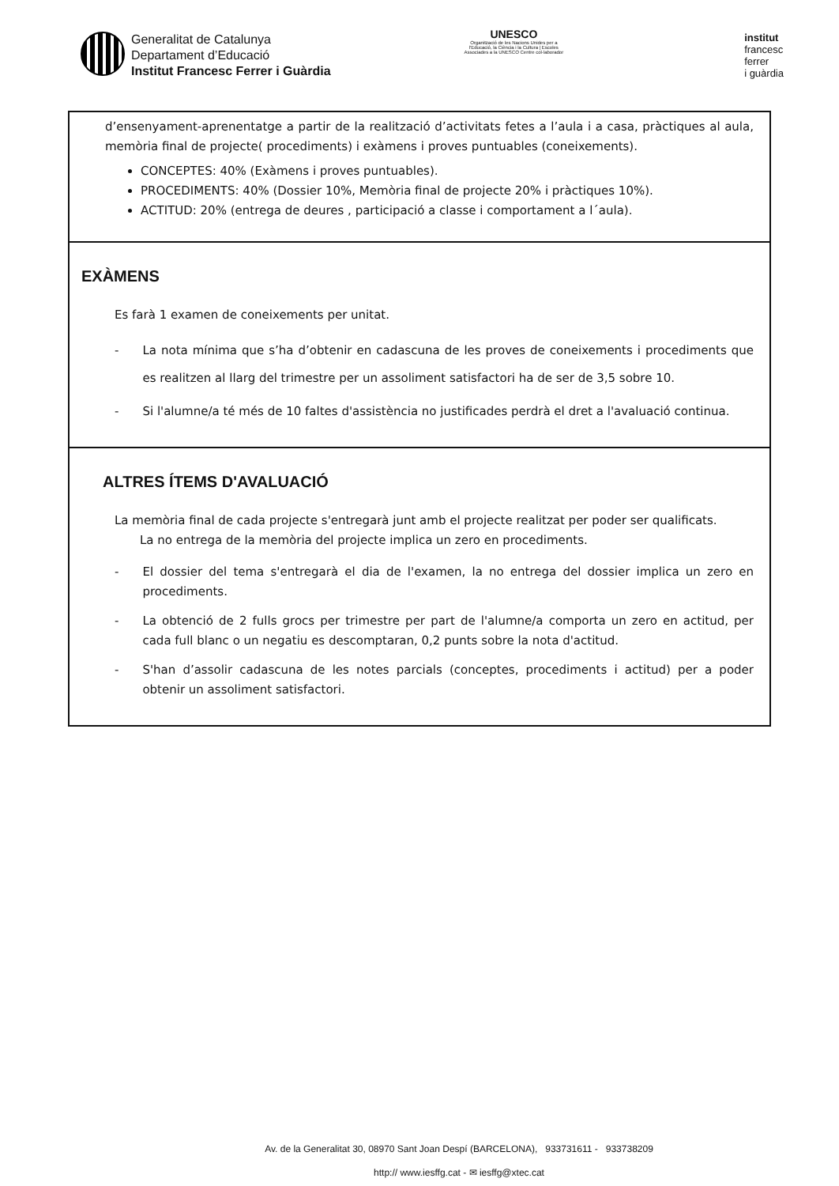Generalitat de Catalunya
Departament d’Educació
Institut Francesc Ferrer i Guàrdia
UNESCO
Organització de les Nacions Unides per a l'Educació, la Ciència i la Cultura | Escoles Associades a la UNESCO Centre col·laborador
institut
francesc
ferrer
i guàrdia
| d’ensenyament-aprenentatge a partir de la realització d’activitats fetes a l’aula i a casa, pràctiques al aula, memòria final de projecte( procediments) i exàmens i proves puntuables (coneixements). CONCEPTES: 40% (Exàmens i proves puntuables). PROCEDIMENTS: 40% (Dossier 10%, Memòria final de projecte 20% i pràctiques 10%). ACTITUD: 20% (entrega de deures , participació a classe i comportament a l´aula). |
| EXÀMENS Es farà 1 examen de coneixements per unitat. - La nota mínima que s’ha d’obtenir en cadascuna de les proves de coneixements i procediments que es realitzen al llarg del trimestre per un assoliment satisfactori ha de ser de 3,5 sobre 10. - Si l'alumne/a té més de 10 faltes d'assistència no justificades perdrà el dret a l'avaluació continua. |
| ALTRES ÍTEMS D'AVALUACIÓ La memòria final de cada projecte s'entregarà junt amb el projecte realitzat per poder ser qualificats. La no entrega de la memòria del projecte implica un zero en procediments. - El dossier del tema s'entregarà el dia de l'examen, la no entrega del dossier implica un zero en procediments. - La obtenció de 2 fulls grocs per trimestre per part de l'alumne/a comporta un zero en actitud, per cada full blanc o un negatiu es descomptaran, 0,2 punts sobre la nota d'actitud. - S'han d’assolir cadascuna de les notes parcials (conceptes, procediments i actitud) per a poder obtenir un assoliment satisfactori. |
Av. de la Generalitat 30, 08970 Sant Joan Despí (BARCELONA), 933731611 - 933738209
http:// www.iesffg.cat - ✉ iesffg@xtec.cat